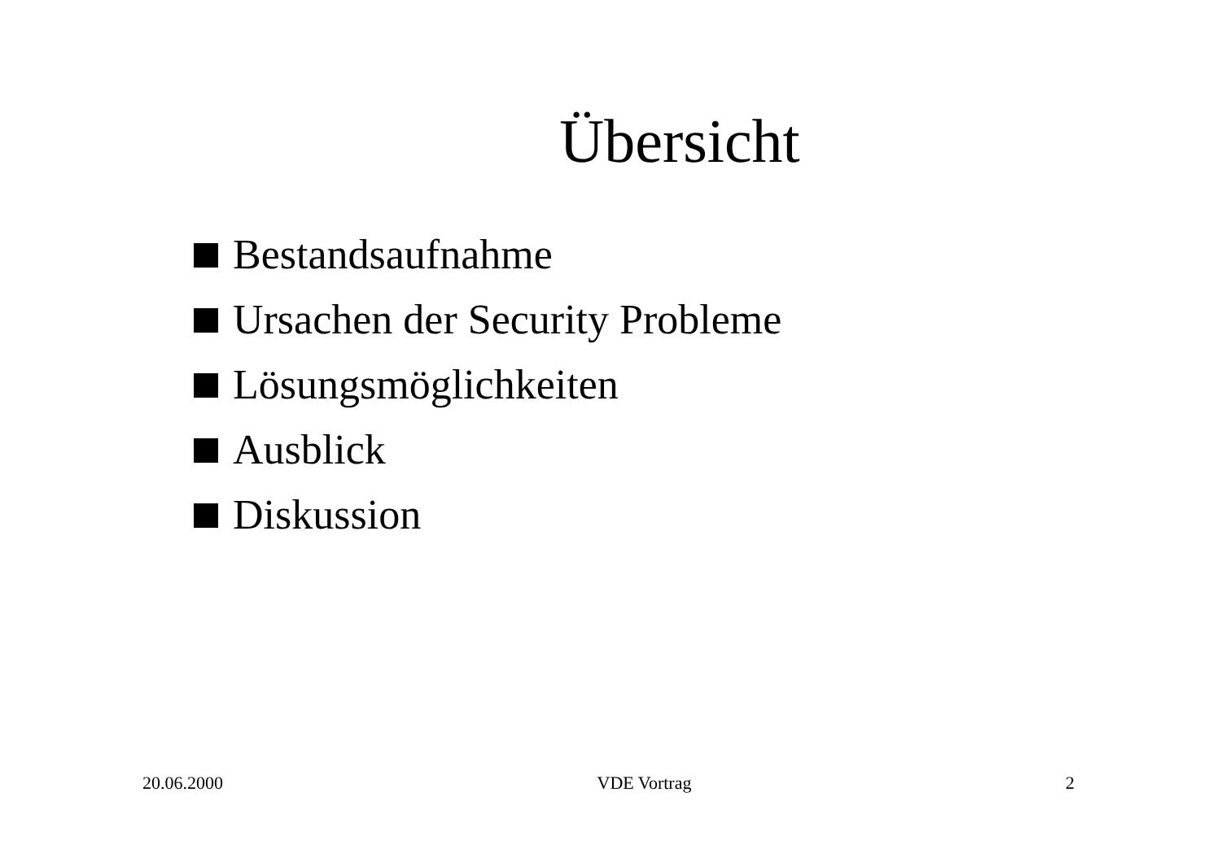Übersicht
Bestandsaufnahme
Ursachen der Security Probleme
Lösungsmöglichkeiten
Ausblick
Diskussion
20.06.2000 VDE Vortrag 2